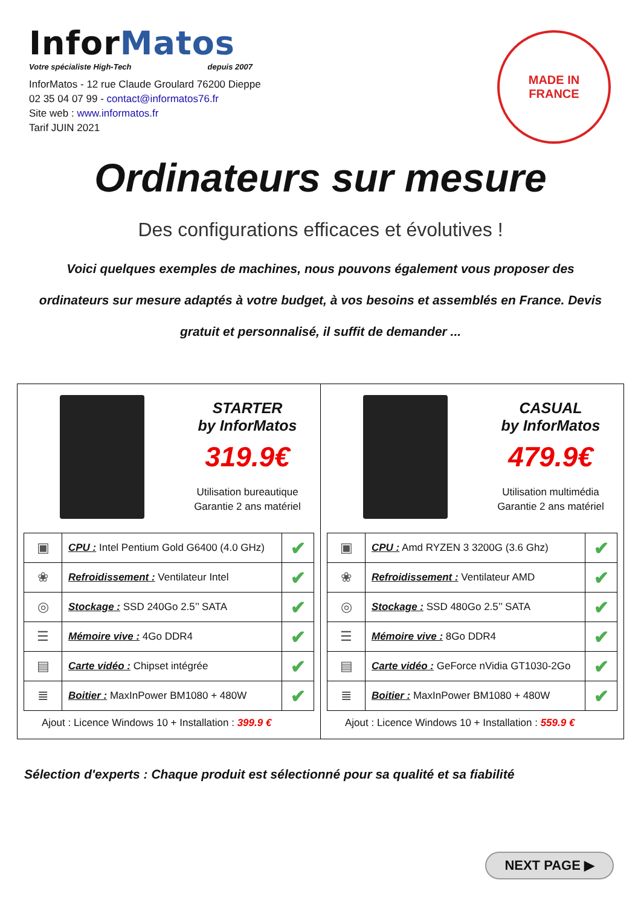InforMatos
Votre spécialiste High-Tech depuis 2007
InforMatos - 12 rue Claude Groulard 76200 Dieppe
02 35 04 07 99 - contact@informatos76.fr
Site web : www.informatos.fr
Tarif JUIN 2021
MADE IN
FRANCE
Ordinateurs sur mesure
Des configurations efficaces et évolutives !
Voici quelques exemples de machines, nous pouvons également vous proposer des ordinateurs sur mesure adaptés à votre budget, à vos besoins et assemblés en France. Devis gratuit et personnalisé, il suffit de demander ...
STARTER
by InforMatos
319.9€
Utilisation bureautique
Garantie 2 ans matériel
| ▣ | CPU : Intel Pentium Gold G6400 (4.0 GHz) | ✔ |
| ❀ | Refroidissement : Ventilateur Intel | ✔ |
| ◎ | Stockage : SSD 240Go 2.5’’ SATA | ✔ |
| ☰ | Mémoire vive : 4Go DDR4 | ✔ |
| ▤ | Carte vidéo : Chipset intégrée | ✔ |
| ≣ | Boitier : MaxInPower BM1080 + 480W | ✔ |
Ajout : Licence Windows 10 + Installation : 399.9 €
CASUAL
by InforMatos
479.9€
Utilisation multimédia
Garantie 2 ans matériel
| ▣ | CPU : Amd RYZEN 3 3200G (3.6 Ghz) | ✔ |
| ❀ | Refroidissement : Ventilateur AMD | ✔ |
| ◎ | Stockage : SSD 480Go 2.5’’ SATA | ✔ |
| ☰ | Mémoire vive : 8Go DDR4 | ✔ |
| ▤ | Carte vidéo : GeForce nVidia GT1030-2Go | ✔ |
| ≣ | Boitier : MaxInPower BM1080 + 480W | ✔ |
Ajout : Licence Windows 10 + Installation : 559.9 €
Sélection d'experts : Chaque produit est sélectionné pour sa qualité et sa fiabilité
NEXT PAGE ▶